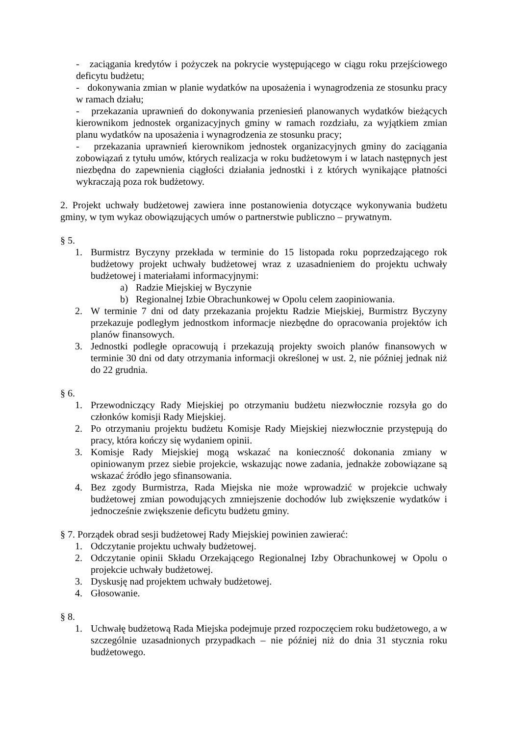- zaciągania kredytów i pożyczek na pokrycie występującego w ciągu roku przejściowego deficytu budżetu;
- dokonywania zmian w planie wydatków na uposażenia i wynagrodzenia ze stosunku pracy w ramach działu;
- przekazania uprawnień do dokonywania przeniesień planowanych wydatków bieżących kierownikom jednostek organizacyjnych gminy w ramach rozdziału, za wyjątkiem zmian planu wydatków na uposażenia i wynagrodzenia ze stosunku pracy;
- przekazania uprawnień kierownikom jednostek organizacyjnych gminy do zaciągania zobowiązań z tytułu umów, których realizacja w roku budżetowym i w latach następnych jest niezbędna do zapewnienia ciągłości działania jednostki i z których wynikające płatności wykraczają poza rok budżetowy.
2. Projekt uchwały budżetowej zawiera inne postanowienia dotyczące wykonywania budżetu gminy, w tym wykaz obowiązujących umów o partnerstwie publiczno – prywatnym.
§ 5.
1. Burmistrz Byczyny przekłada w terminie do 15 listopada roku poprzedzającego rok budżetowy projekt uchwały budżetowej wraz z uzasadnieniem do projektu uchwały budżetowej i materiałami informacyjnymi:
a) Radzie Miejskiej w Byczynie
b) Regionalnej Izbie Obrachunkowej w Opolu celem zaopiniowania.
2. W terminie 7 dni od daty przekazania projektu Radzie Miejskiej, Burmistrz Byczyny przekazuje podległym jednostkom informacje niezbędne do opracowania projektów ich planów finansowych.
3. Jednostki podległe opracowują i przekazują projekty swoich planów finansowych w terminie 30 dni od daty otrzymania informacji określonej w ust. 2, nie później jednak niż do 22 grudnia.
§ 6.
1. Przewodniczący Rady Miejskiej po otrzymaniu budżetu niezwłocznie rozsyła go do członków komisji Rady Miejskiej.
2. Po otrzymaniu projektu budżetu Komisje Rady Miejskiej niezwłocznie przystępują do pracy, która kończy się wydaniem opinii.
3. Komisje Rady Miejskiej mogą wskazać na konieczność dokonania zmiany w opiniowanym przez siebie projekcie, wskazując nowe zadania, jednakże zobowiązane są wskazać źródło jego sfinansowania.
4. Bez zgody Burmistrza, Rada Miejska nie może wprowadzić w projekcie uchwały budżetowej zmian powodujących zmniejszenie dochodów lub zwiększenie wydatków i jednocześnie zwiększenie deficytu budżetu gminy.
§ 7. Porządek obrad sesji budżetowej Rady Miejskiej powinien zawierać:
1. Odczytanie projektu uchwały budżetowej.
2. Odczytanie opinii Składu Orzekającego Regionalnej Izby Obrachunkowej w Opolu o projekcie uchwały budżetowej.
3. Dyskusję nad projektem uchwały budżetowej.
4. Głosowanie.
§ 8.
1. Uchwałę budżetową Rada Miejska podejmuje przed rozpoczęciem roku budżetowego, a w szczególnie uzasadnionych przypadkach – nie później niż do dnia 31 stycznia roku budżetowego.